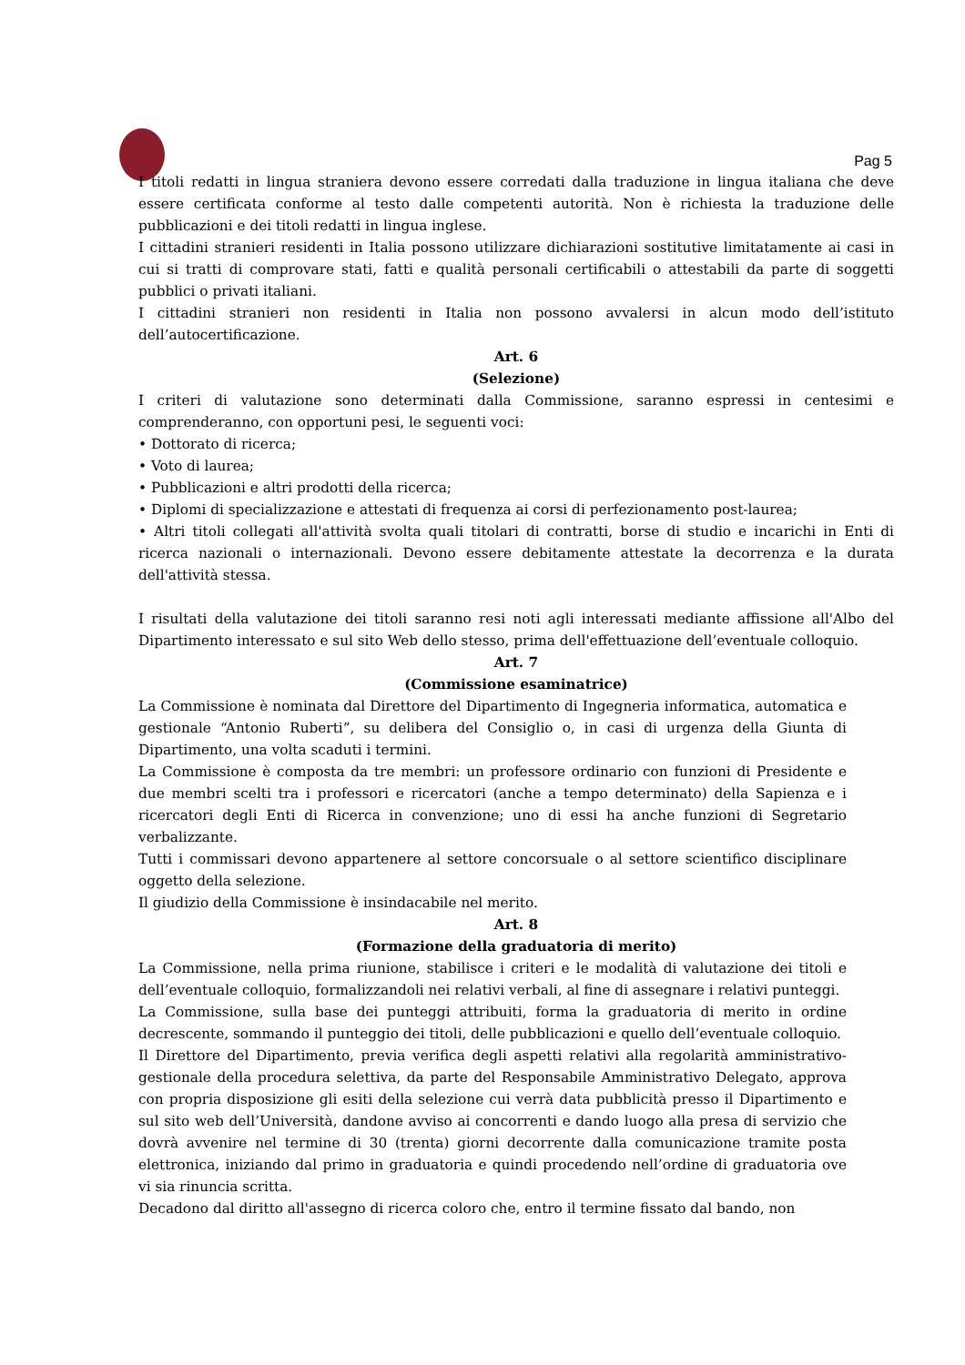Pag 5
I titoli redatti in lingua straniera devono essere corredati dalla traduzione in lingua italiana che deve essere certificata conforme al testo dalle competenti autorità. Non è richiesta la traduzione delle pubblicazioni e dei titoli redatti in lingua inglese.
I cittadini stranieri residenti in Italia possono utilizzare dichiarazioni sostitutive limitatamente ai casi in cui si tratti di comprovare stati, fatti e qualità personali certificabili o attestabili da parte di soggetti pubblici o privati italiani.
I cittadini stranieri non residenti in Italia non possono avvalersi in alcun modo dell’istituto dell’autocertificazione.
Art. 6
(Selezione)
I criteri di valutazione sono determinati dalla Commissione, saranno espressi in centesimi e comprenderanno, con opportuni pesi, le seguenti voci:
• Dottorato di ricerca;
• Voto di laurea;
• Pubblicazioni e altri prodotti della ricerca;
• Diplomi di specializzazione e attestati di frequenza ai corsi di perfezionamento post-laurea;
• Altri titoli collegati all'attività svolta quali titolari di contratti, borse di studio e incarichi in Enti di ricerca nazionali o internazionali. Devono essere debitamente attestate la decorrenza e la durata dell'attività stessa.
I risultati della valutazione dei titoli saranno resi noti agli interessati mediante affissione all'Albo del Dipartimento interessato e sul sito Web dello stesso, prima dell'effettuazione dell’eventuale colloquio.
Art. 7
(Commissione esaminatrice)
La Commissione è nominata dal Direttore del Dipartimento di Ingegneria informatica, automatica e gestionale “Antonio Ruberti”, su delibera del Consiglio o, in casi di urgenza della Giunta di Dipartimento, una volta scaduti i termini.
La Commissione è composta da tre membri: un professore ordinario con funzioni di Presidente e due membri scelti tra i professori e ricercatori (anche a tempo determinato) della Sapienza e i ricercatori degli Enti di Ricerca in convenzione; uno di essi ha anche funzioni di Segretario verbalizzante.
Tutti i commissari devono appartenere al settore concorsuale o al settore scientifico disciplinare oggetto della selezione.
Il giudizio della Commissione è insindacabile nel merito.
Art. 8
(Formazione della graduatoria di merito)
La Commissione, nella prima riunione, stabilisce i criteri e le modalità di valutazione dei titoli e dell’eventuale colloquio, formalizzandoli nei relativi verbali, al fine di assegnare i relativi punteggi.
La Commissione, sulla base dei punteggi attribuiti, forma la graduatoria di merito in ordine decrescente, sommando il punteggio dei titoli, delle pubblicazioni e quello dell’eventuale colloquio.
Il Direttore del Dipartimento, previa verifica degli aspetti relativi alla regolarità amministrativo-gestionale della procedura selettiva, da parte del Responsabile Amministrativo Delegato, approva con propria disposizione gli esiti della selezione cui verrà data pubblicità presso il Dipartimento e sul sito web dell’Università, dandone avviso ai concorrenti e dando luogo alla presa di servizio che dovrà avvenire nel termine di 30 (trenta) giorni decorrente dalla comunicazione tramite posta elettronica, iniziando dal primo in graduatoria e quindi procedendo nell’ordine di graduatoria ove vi sia rinuncia scritta.
Decadono dal diritto all'assegno di ricerca coloro che, entro il termine fissato dal bando, non